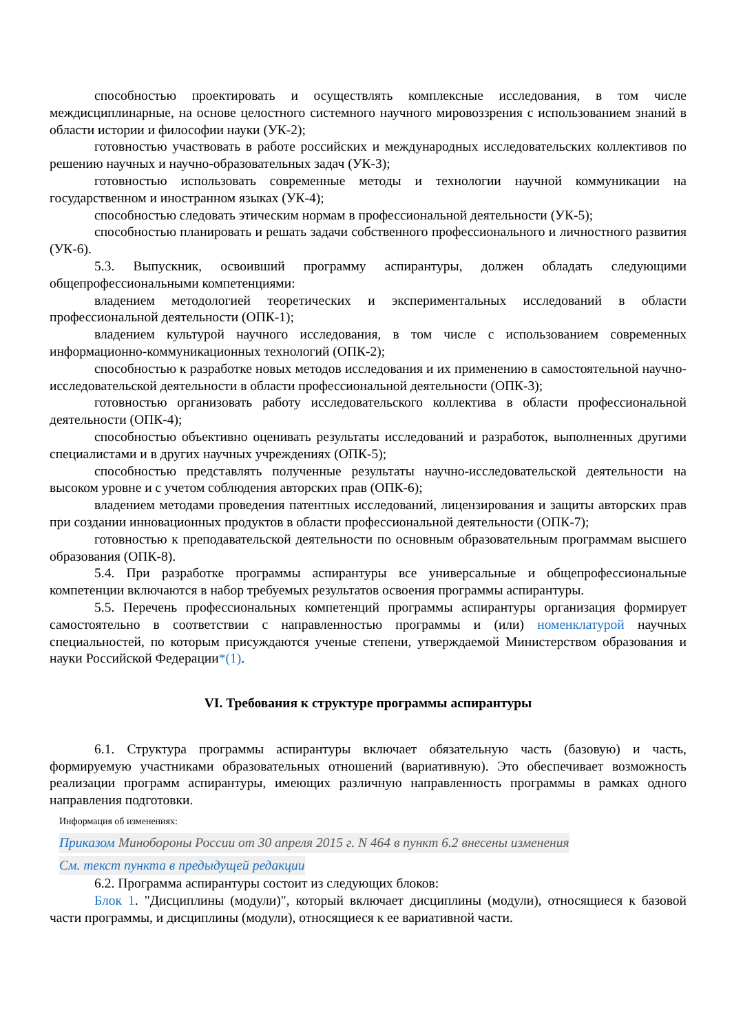способностью проектировать и осуществлять комплексные исследования, в том числе междисциплинарные, на основе целостного системного научного мировоззрения с использованием знаний в области истории и философии науки (УК-2);
готовностью участвовать в работе российских и международных исследовательских коллективов по решению научных и научно-образовательных задач (УК-3);
готовностью использовать современные методы и технологии научной коммуникации на государственном и иностранном языках (УК-4);
способностью следовать этическим нормам в профессиональной деятельности (УК-5);
способностью планировать и решать задачи собственного профессионального и личностного развития (УК-6).
5.3. Выпускник, освоивший программу аспирантуры, должен обладать следующими общепрофессиональными компетенциями:
владением методологией теоретических и экспериментальных исследований в области профессиональной деятельности (ОПК-1);
владением культурой научного исследования, в том числе с использованием современных информационно-коммуникационных технологий (ОПК-2);
способностью к разработке новых методов исследования и их применению в самостоятельной научно-исследовательской деятельности в области профессиональной деятельности (ОПК-3);
готовностью организовать работу исследовательского коллектива в области профессиональной деятельности (ОПК-4);
способностью объективно оценивать результаты исследований и разработок, выполненных другими специалистами и в других научных учреждениях (ОПК-5);
способностью представлять полученные результаты научно-исследовательской деятельности на высоком уровне и с учетом соблюдения авторских прав (ОПК-6);
владением методами проведения патентных исследований, лицензирования и защиты авторских прав при создании инновационных продуктов в области профессиональной деятельности (ОПК-7);
готовностью к преподавательской деятельности по основным образовательным программам высшего образования (ОПК-8).
5.4. При разработке программы аспирантуры все универсальные и общепрофессиональные компетенции включаются в набор требуемых результатов освоения программы аспирантуры.
5.5. Перечень профессиональных компетенций программы аспирантуры организация формирует самостоятельно в соответствии с направленностью программы и (или) номенклатурой научных специальностей, по которым присуждаются ученые степени, утверждаемой Министерством образования и науки Российской Федерации*(1).
VI. Требования к структуре программы аспирантуры
6.1. Структура программы аспирантуры включает обязательную часть (базовую) и часть, формируемую участниками образовательных отношений (вариативную). Это обеспечивает возможность реализации программ аспирантуры, имеющих различную направленность программы в рамках одного направления подготовки.
Информация об изменениях:
Приказом Минобороны России от 30 апреля 2015 г. N 464 в пункт 6.2 внесены изменения
См. текст пункта в предыдущей редакции
6.2. Программа аспирантуры состоит из следующих блоков:
Блок 1. "Дисциплины (модули)", который включает дисциплины (модули), относящиеся к базовой части программы, и дисциплины (модули), относящиеся к ее вариативной части.